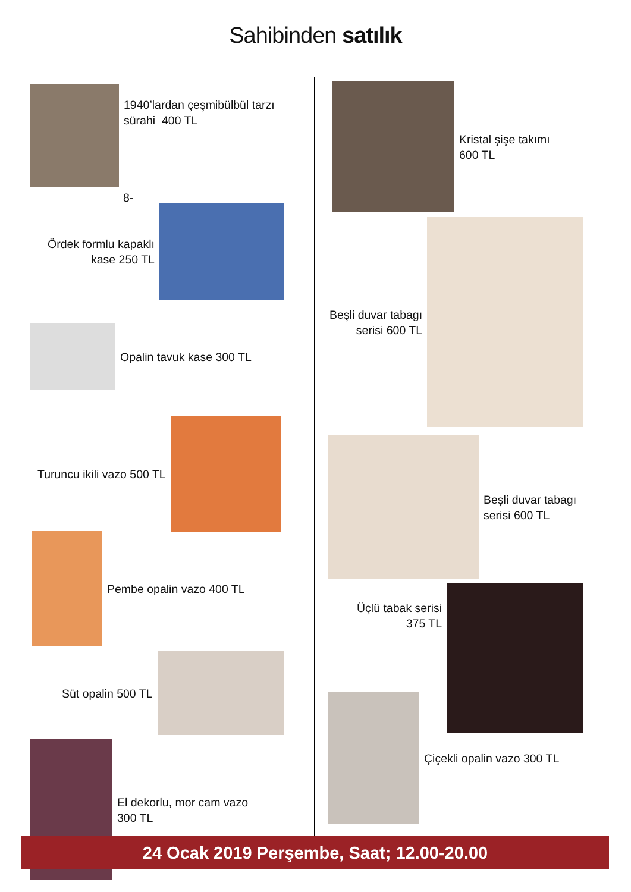Sahibinden satılık
1940’lardan çeşmibülbül tarzı
sürahi 400 TL
8-
Ördek formlu kapaklı
kase 250 TL
Opalin tavuk kase 300 TL
Turuncu ikili vazo 500 TL
Pembe opalin vazo 400 TL
Süt opalin 500 TL
El dekorlu, mor cam vazo
300 TL
Kristal şişe takımı
600 TL
Beşli duvar tabagı
serisi 600 TL
Beşli duvar tabagı
serisi 600 TL
Üçlü tabak serisi
375 TL
Çiçekli opalin vazo 300 TL
24 Ocak 2019 Perşembe, Saat; 12.00-20.00